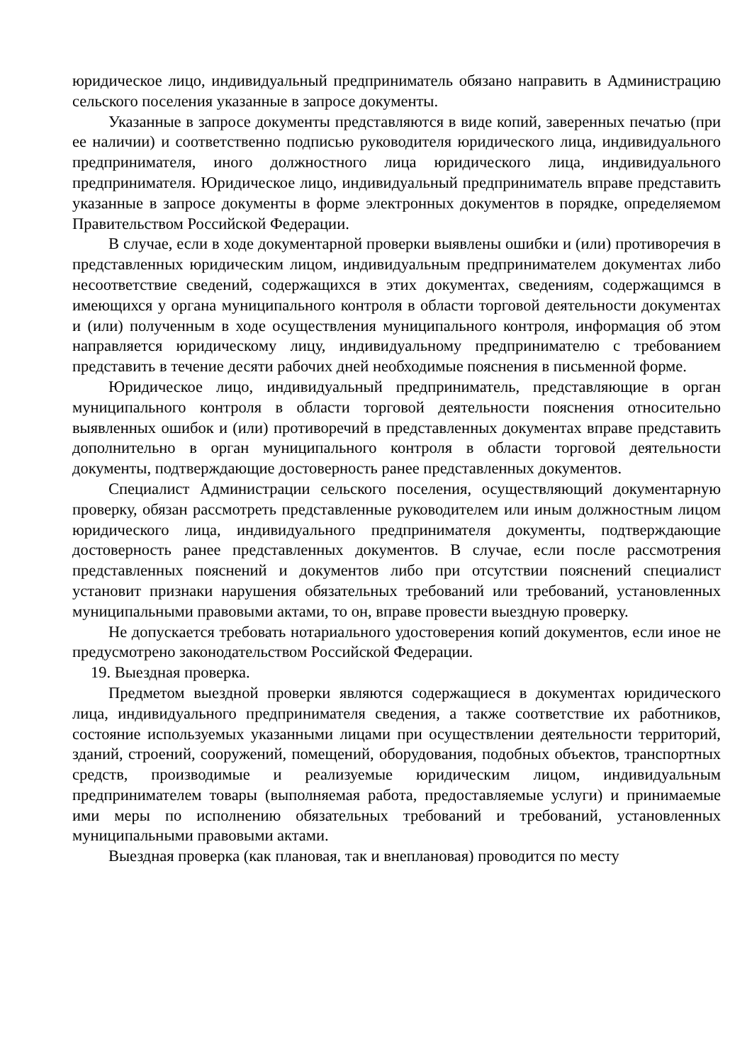юридическое лицо, индивидуальный предприниматель обязано направить в Администрацию сельского поселения указанные в запросе документы.
Указанные в запросе документы представляются в виде копий, заверенных печатью (при ее наличии) и соответственно подписью руководителя юридического лица, индивидуального предпринимателя, иного должностного лица юридического лица, индивидуального предпринимателя. Юридическое лицо, индивидуальный предприниматель вправе представить указанные в запросе документы в форме электронных документов в порядке, определяемом Правительством Российской Федерации.
В случае, если в ходе документарной проверки выявлены ошибки и (или) противоречия в представленных юридическим лицом, индивидуальным предпринимателем документах либо несоответствие сведений, содержащихся в этих документах, сведениям, содержащимся в имеющихся у органа муниципального контроля в области торговой деятельности документах и (или) полученным в ходе осуществления муниципального контроля, информация об этом направляется юридическому лицу, индивидуальному предпринимателю с требованием представить в течение десяти рабочих дней необходимые пояснения в письменной форме.
Юридическое лицо, индивидуальный предприниматель, представляющие в орган муниципального контроля в области торговой деятельности пояснения относительно выявленных ошибок и (или) противоречий в представленных документах вправе представить дополнительно в орган муниципального контроля в области торговой деятельности документы, подтверждающие достоверность ранее представленных документов.
Специалист Администрации сельского поселения, осуществляющий документарную проверку, обязан рассмотреть представленные руководителем или иным должностным лицом юридического лица, индивидуального предпринимателя документы, подтверждающие достоверность ранее представленных документов. В случае, если после рассмотрения представленных пояснений и документов либо при отсутствии пояснений специалист установит признаки нарушения обязательных требований или требований, установленных муниципальными правовыми актами, то он, вправе провести выездную проверку.
Не допускается требовать нотариального удостоверения копий документов, если иное не предусмотрено законодательством Российской Федерации.
19. Выездная проверка.
Предметом выездной проверки являются содержащиеся в документах юридического лица, индивидуального предпринимателя сведения, а также соответствие их работников, состояние используемых указанными лицами при осуществлении деятельности территорий, зданий, строений, сооружений, помещений, оборудования, подобных объектов, транспортных средств, производимые и реализуемые юридическим лицом, индивидуальным предпринимателем товары (выполняемая работа, предоставляемые услуги) и принимаемые ими меры по исполнению обязательных требований и требований, установленных муниципальными правовыми актами.
Выездная проверка (как плановая, так и внеплановая) проводится по месту